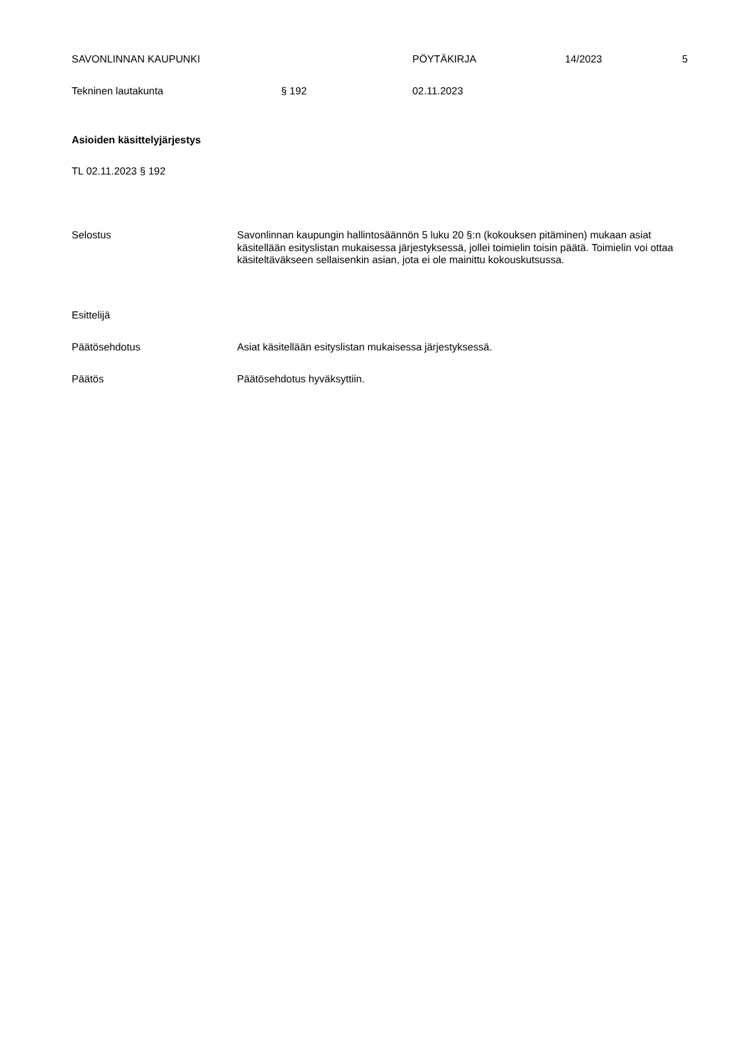SAVONLINNAN KAUPUNKI PÖYTÄKIRJA 14/2023 5
Tekninen lautakunta § 192 02.11.2023
Asioiden käsittelyjärjestys
TL 02.11.2023 § 192
Selostus Savonlinnan kaupungin hallintosäännön 5 luku 20 §:n (kokouksen pitäminen) mukaan asiat käsitellään esityslistan mukaisessa järjestyksessä, jollei toimielin toisin päätä. Toimielin voi ottaa käsiteltäväkseen sellaisenkin asian, jota ei ole mainittu kokouskutsussa.
Esittelijä
Päätösehdotus Asiat käsitellään esityslistan mukaisessa järjestyksessä.
Päätös Päätösehdotus hyväksyttiin.